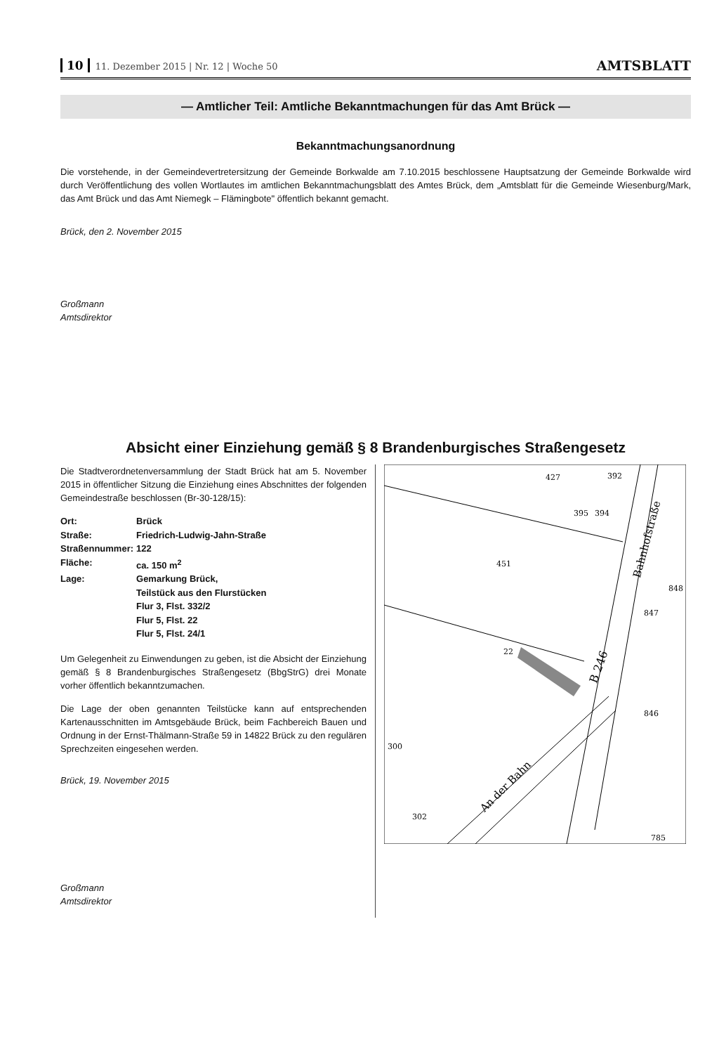10 11. Dezember 2015 | Nr. 12 | Woche 50
AMTSBLATT
— Amtlicher Teil: Amtliche Bekanntmachungen für das Amt Brück —
Bekanntmachungsanordnung
Die vorstehende, in der Gemeindevertretersitzung der Gemeinde Borkwalde am 7.10.2015 beschlossene Hauptsatzung der Gemeinde Borkwalde wird durch Veröffentlichung des vollen Wortlautes im amtlichen Bekanntmachungsblatt des Amtes Brück, dem „Amtsblatt für die Gemeinde Wiesenburg/Mark, das Amt Brück und das Amt Niemegk – Flämingbote" öffentlich bekannt gemacht.
Brück, den 2. November 2015
Großmann
Amtsdirektor
Absicht einer Einziehung gemäß § 8 Brandenburgisches Straßengesetz
Die Stadtverordnetenversammlung der Stadt Brück hat am 5. November 2015 in öffentlicher Sitzung die Einziehung eines Abschnittes der folgenden Gemeindestraße beschlossen (Br-30-128/15):
| Ort: | Brück |
| Straße: | Friedrich-Ludwig-Jahn-Straße |
| Straßennummer: | 122 |
| Fläche: | ca. 150 m<sup>2</sup> |
| Lage: | Gemarkung Brück, Teilstück aus den Flurstücken Flur 3, Flst. 332/2 Flur 5, Flst. 22 Flur 5, Flst. 24/1 |
Um Gelegenheit zu Einwendungen zu geben, ist die Absicht der Einziehung gemäß § 8 Brandenburgisches Straßengesetz (BbgStrG) drei Monate vorher öffentlich bekanntzumachen.
Die Lage der oben genannten Teilstücke kann auf entsprechenden Kartenausschnitten im Amtsgebäude Brück, beim Fachbereich Bauen und Ordnung in der Ernst-Thälmann-Straße 59 in 14822 Brück zu den regulären Sprechzeiten eingesehen werden.
Brück, 19. November 2015
Großmann
Amtsdirektor
427
451
22
300
302
395
394
392
848
847
846
B 246
Bahnhofstraße
An der Bahn
785